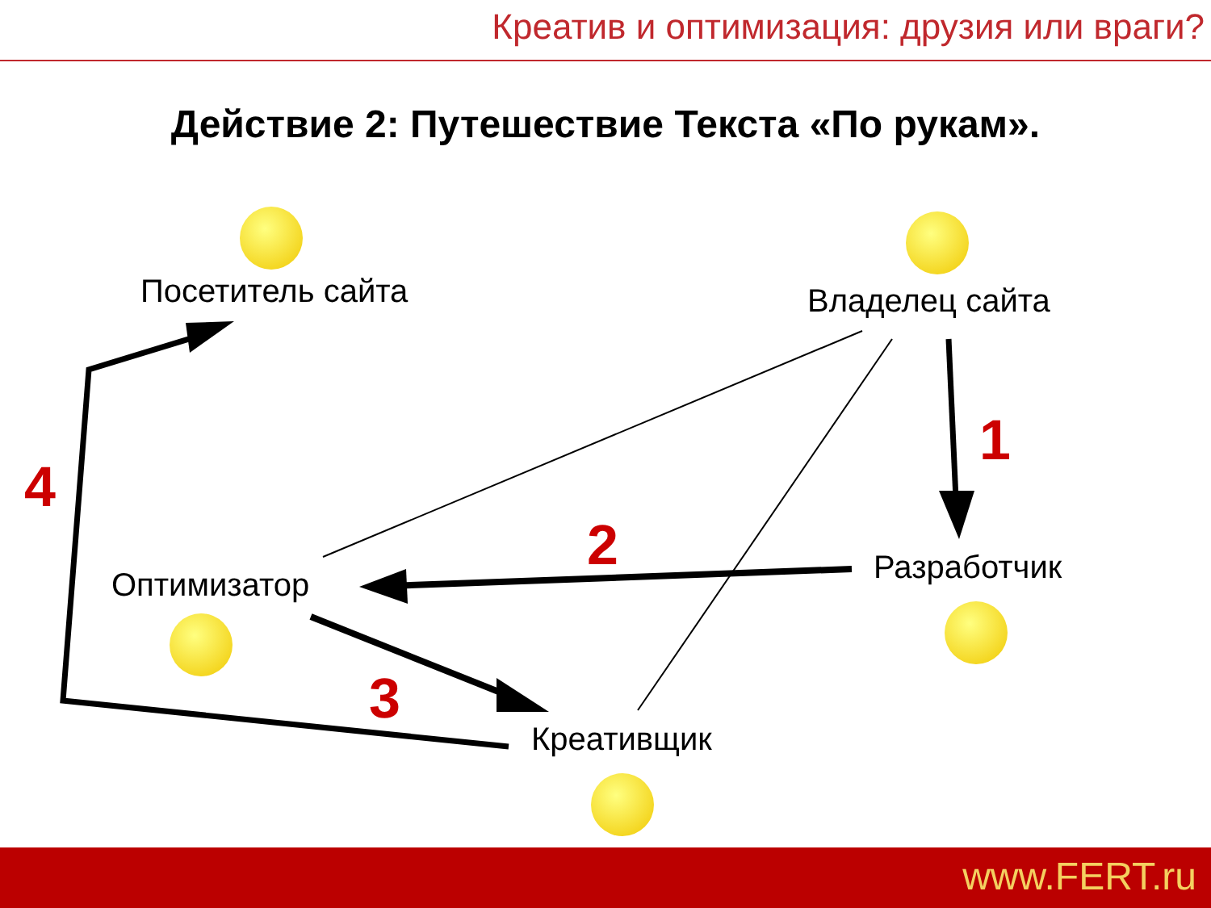Креатив и оптимизация: друзия или враги?
Действие 2: Путешествие Текста «По рукам».
Посетитель сайта Владелец сайта
Оптимизатор Разработчик
Креативщик
1
2
3
4
www.FERT.ru